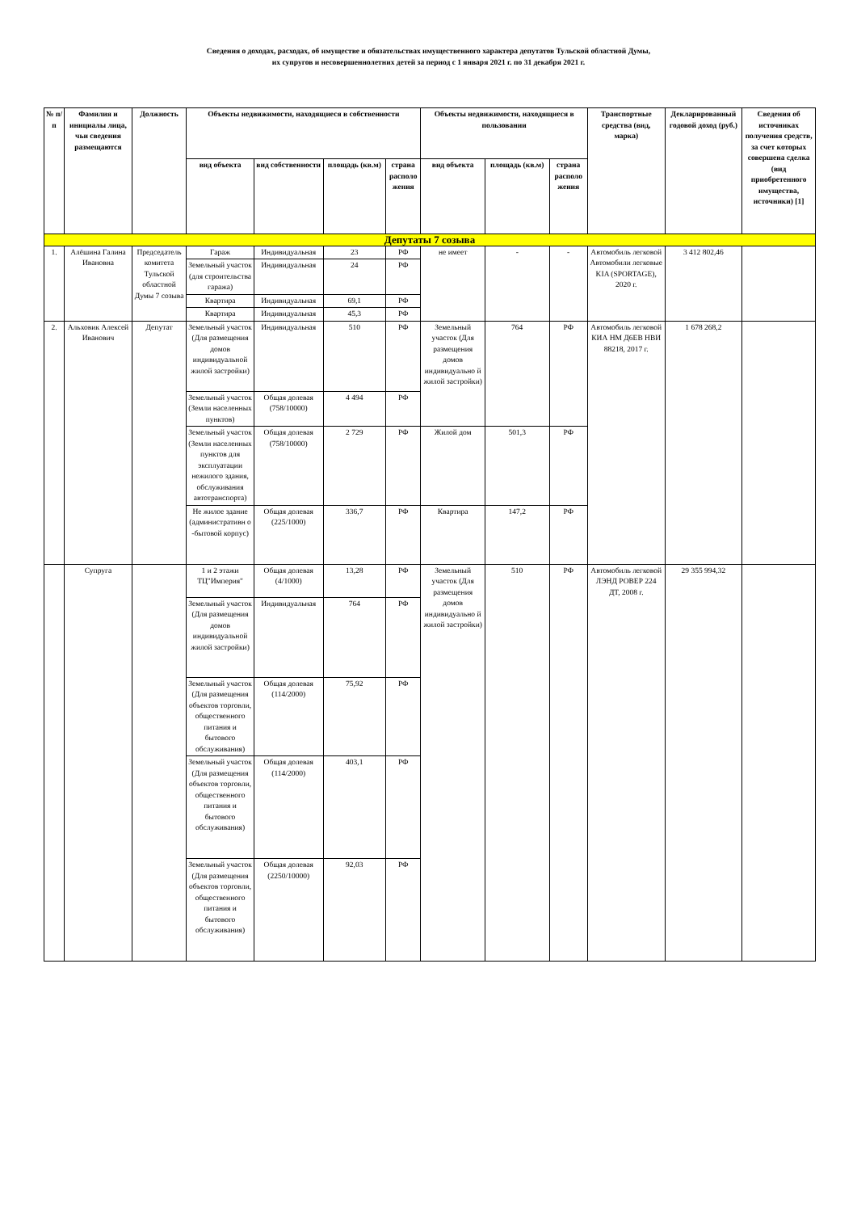Сведения о доходах, расходах, об имуществе и обязательствах имущественного характера депутатов Тульской областной Думы,
их супругов и несовершеннолетних детей за период с 1 января 2021 г. по 31 декабря 2021 г.
| № п/п | Фамилия и инициалы лица, чьи сведения размещаются | Должность | Объекты недвижимости, находящиеся в собственности | | | | Объекты недвижимости, находящиеся в пользовании | | | Транспортные средства (вид, марка) | Декларированный годовой доход (руб.) | Сведения об источниках получения средств, за счет которых совершена сделка (вид приобретенного имущества, источники) [1] |
| --- | --- | --- | --- | --- | --- | --- | --- | --- | --- | --- | --- | --- |
| | | | вид объекта | вид собственности | площадь (кв.м) | страна располо жения | вид объекта | площадь (кв.м) | страна располо жения | | | |
| Депутаты 7 созыва | | | | | | | | | | | | |
| 1. | Алёшина Галина Ивановна | Председатель комитета Тульской областной Думы 7 созыва | Гараж | Индивидуальная | 23 | РФ | не имеет | - | - | Автомобиль легковой Автомобили легковые KIA (SPORTAGE), 2020 г. | 3 412 802,46 | |
| | | | Земельный участок (для строительства гаража) | Индивидуальная | 24 | РФ | | | | | | |
| | | | Квартира | Индивидуальная | 69,1 | РФ | | | | | | |
| | | | Квартира | Индивидуальная | 45,3 | РФ | | | | | | |
| 2. | Альховик Алексей Иванович | Депутат | Земельный участок (Для размещения домов индивидуальной жилой застройки) | Индивидуальная | 510 | РФ | Земельный участок (Для размещения домов индивидуально й жилой застройки) | 764 | РФ | Автомобиль легковой КИА НМ Д6ЕВ НВИ 88218, 2017 г. | 1 678 268,2 | |
| | | | Земельный участок (Земли населенных пунктов) | Общая долевая (758/10000) | 4 494 | РФ | | | | | | |
| | | | Земельный участок (Земли населенных пунктов для эксплуатации нежилого здания, обслуживания автотранспорта) | Общая долевая (758/10000) | 2 729 | РФ | Жилой дом | 501,3 | РФ | | | |
| | | | Не жилое здание (административн о -бытовой корпус) | Общая долевая (225/1000) | 336,7 | РФ | Квартира | 147,2 | РФ | | | |
| | Супруга | | 1 и 2 этажи ТЦ"Империя" | Общая долевая (4/1000) | 13,28 | РФ | Земельный участок (Для размещения домов индивидуально й жилой застройки) | 510 | РФ | Автомобиль легковой ЛЭНД РОВЕР 224 ДТ, 2008 г. | 29 355 994,32 | |
| | | | Земельный участок (Для размещения домов индивидуальной жилой застройки) | Индивидуальная | 764 | РФ | | | | | | |
| | | | Земельный участок (Для размещения объектов торговли, общественного питания и бытового обслуживания) | Общая долевая (114/2000) | 75,92 | РФ | | | | | | |
| | | | Земельный участок (Для размещения объектов торговли, общественного питания и бытового обслуживания) | Общая долевая (114/2000) | 403,1 | РФ | | | | | | |
| | | | Земельный участок (Для размещения объектов торговли, общественного питания и бытового обслуживания) | Общая долевая (2250/10000) | 92,03 | РФ | | | | | | |